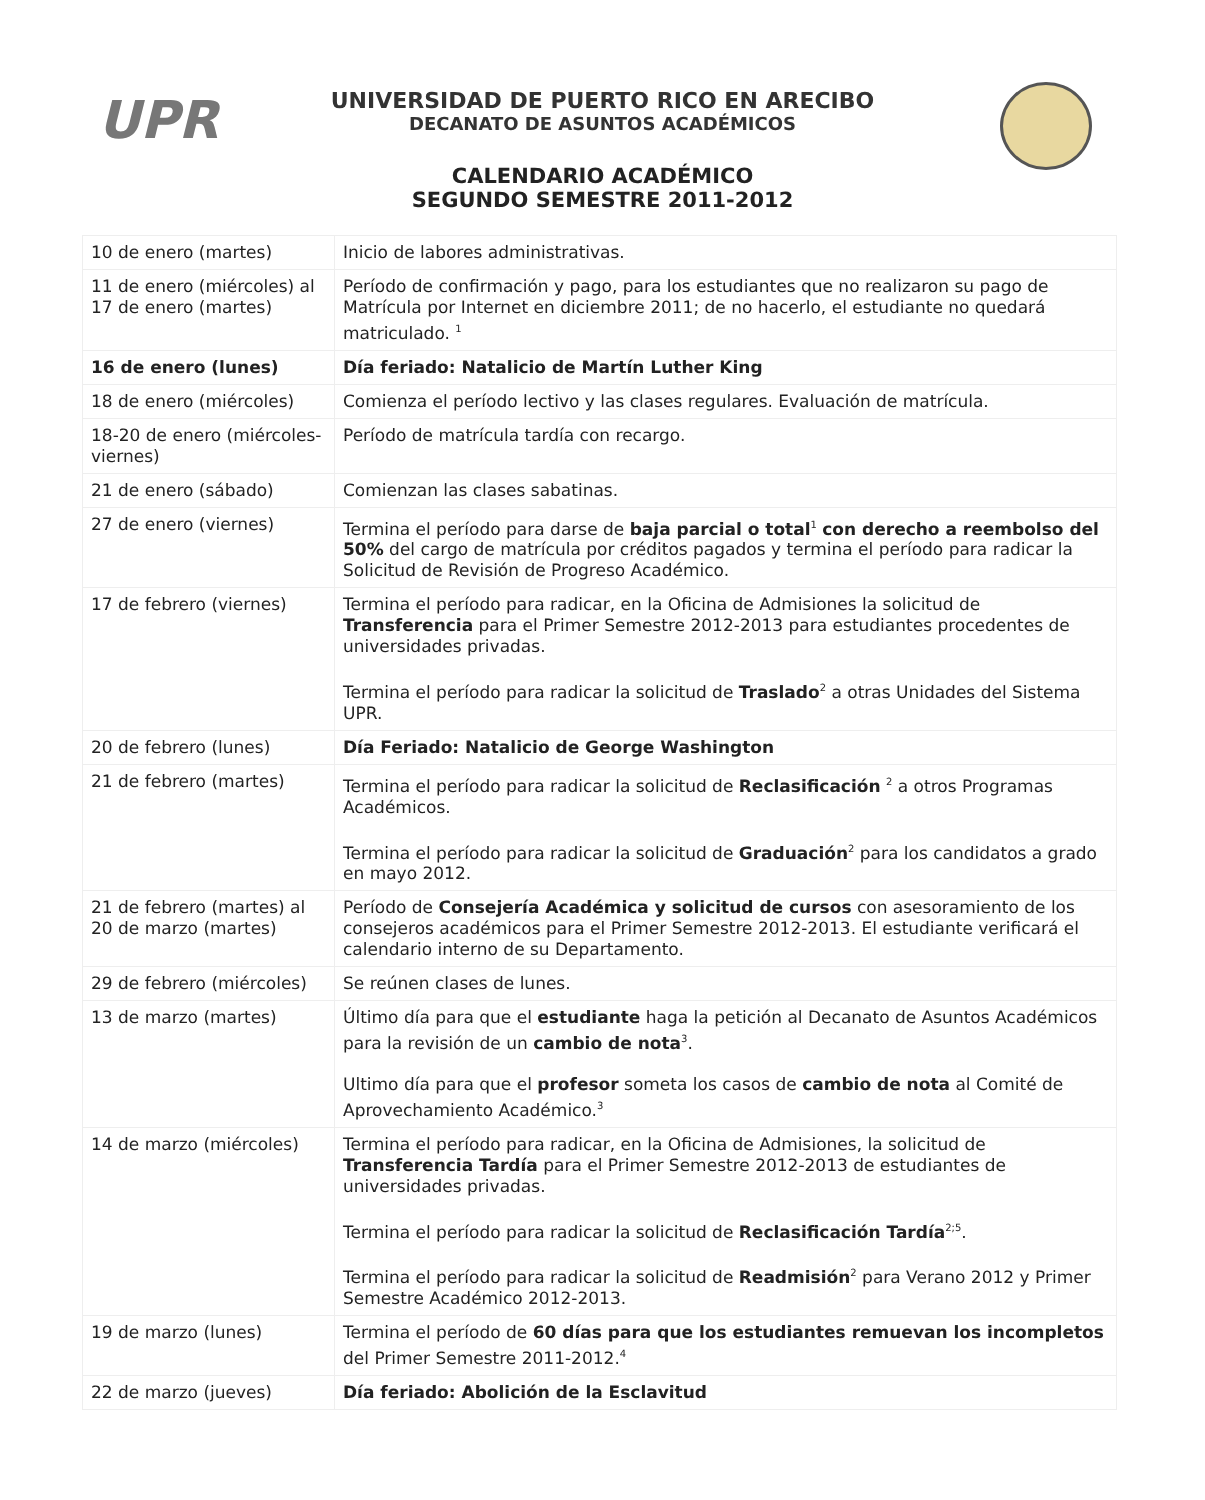UPR
UNIVERSIDAD DE PUERTO RICO EN ARECIBO
DECANATO DE ASUNTOS ACADÉMICOS
CALENDARIO ACADÉMICO
SEGUNDO SEMESTRE 2011-2012
| 10 de enero (martes) | Inicio de labores administrativas. |
| 11 de enero (miércoles) al 17 de enero (martes) | Período de confirmación y pago, para los estudiantes que no realizaron su pago de Matrícula por Internet en diciembre 2011; de no hacerlo, el estudiante no quedará matriculado. <sup>1</sup> |
| 16 de enero (lunes) | Día feriado: Natalicio de Martín Luther King |
| 18 de enero (miércoles) | Comienza el período lectivo y las clases regulares. Evaluación de matrícula. |
| 18-20 de enero (miércoles- viernes) | Período de matrícula tardía con recargo. |
| 21 de enero (sábado) | Comienzan las clases sabatinas. |
| 27 de enero (viernes) | Termina el período para darse de baja parcial o total<sup>1</sup> con derecho a reembolso del 50% del cargo de matrícula por créditos pagados y termina el período para radicar la Solicitud de Revisión de Progreso Académico. |
| 17 de febrero (viernes) | Termina el período para radicar, en la Oficina de Admisiones la solicitud de Transferencia para el Primer Semestre 2012-2013 para estudiantes procedentes de universidades privadas. Termina el período para radicar la solicitud de Traslado<sup>2</sup> a otras Unidades del Sistema UPR. |
| 20 de febrero (lunes) | Día Feriado: Natalicio de George Washington |
| 21 de febrero (martes) | Termina el período para radicar la solicitud de Reclasificación <sup>2</sup> a otros Programas Académicos. Termina el período para radicar la solicitud de Graduación<sup>2</sup> para los candidatos a grado en mayo 2012. |
| 21 de febrero (martes) al 20 de marzo (martes) | Período de Consejería Académica y solicitud de cursos con asesoramiento de los consejeros académicos para el Primer Semestre 2012-2013. El estudiante verificará el calendario interno de su Departamento. |
| 29 de febrero (miércoles) | Se reúnen clases de lunes. |
| 13 de marzo (martes) | Último día para que el estudiante haga la petición al Decanato de Asuntos Académicos para la revisión de un cambio de nota<sup>3</sup>. Ultimo día para que el profesor someta los casos de cambio de nota al Comité de Aprovechamiento Académico.<sup>3</sup> |
| 14 de marzo (miércoles) | Termina el período para radicar, en la Oficina de Admisiones, la solicitud de Transferencia Tardía para el Primer Semestre 2012-2013 de estudiantes de universidades privadas. Termina el período para radicar la solicitud de Reclasificación Tardía<sup>2;5</sup>. Termina el período para radicar la solicitud de Readmisión<sup>2</sup> para Verano 2012 y Primer Semestre Académico 2012-2013. |
| 19 de marzo (lunes) | Termina el período de 60 días para que los estudiantes remuevan los incompletos del Primer Semestre 2011-2012.<sup>4</sup> |
| 22 de marzo (jueves) | Día feriado: Abolición de la Esclavitud |